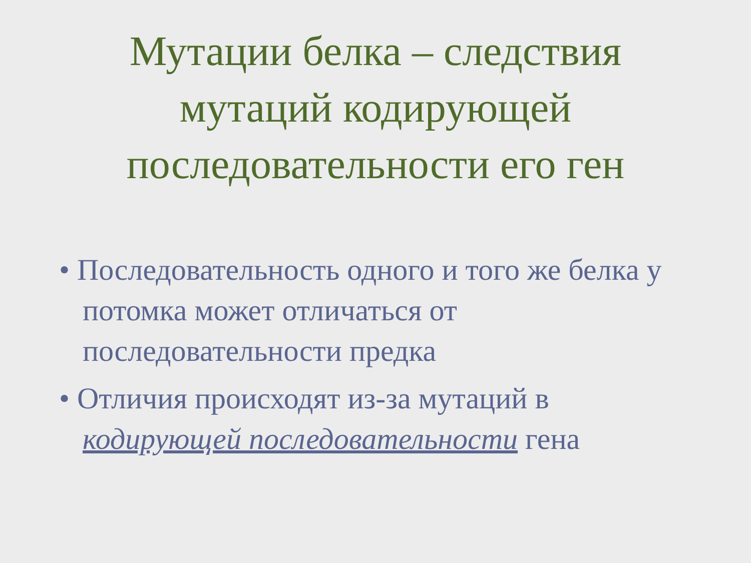Мутации белка – следствия
мутаций кодирующей
последовательности его ген
• Последовательность одного и того же белка у потомка может отличаться от последовательности предка
• Отличия происходят из-за мутаций в кодирующей последовательности гена